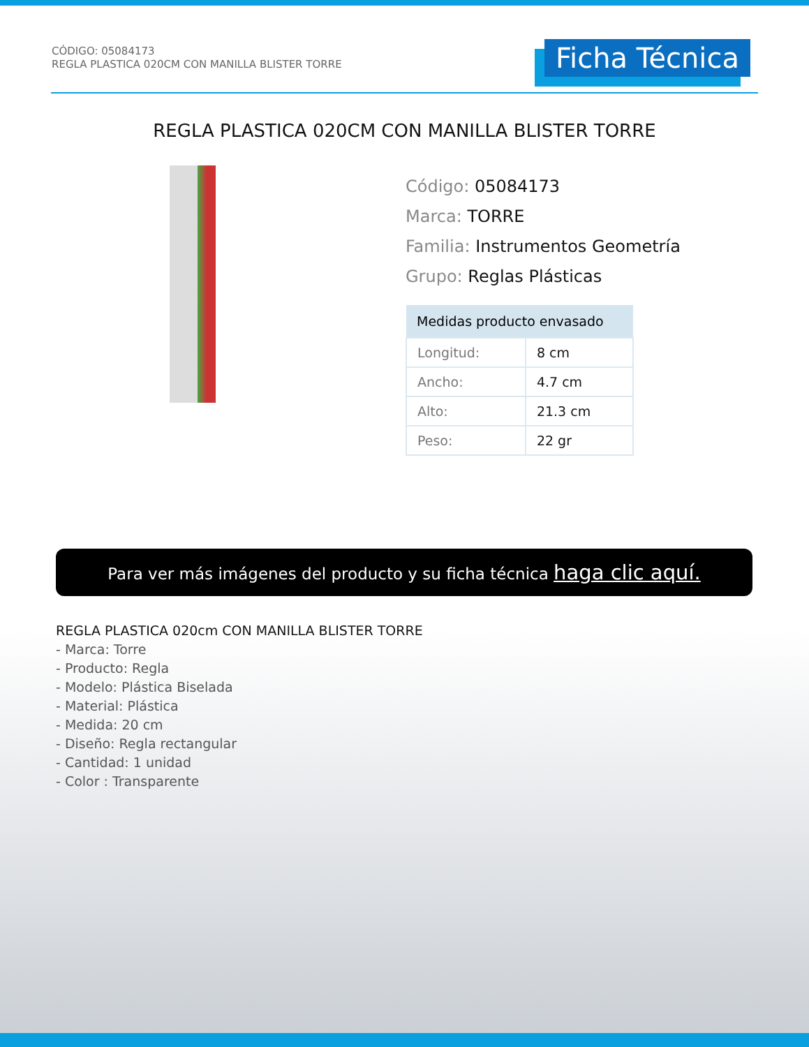CÓDIGO: 05084173
REGLA PLASTICA 020CM CON MANILLA BLISTER TORRE
Ficha Técnica
REGLA PLASTICA 020CM CON MANILLA BLISTER TORRE
Código: 05084173
Marca: TORRE
Familia: Instrumentos Geometría
Grupo: Reglas Plásticas
| Medidas producto envasado | |
| --- | --- |
| Longitud: | 8 cm |
| Ancho: | 4.7 cm |
| Alto: | 21.3 cm |
| Peso: | 22 gr |
Para ver más imágenes del producto y su ficha técnica haga clic aquí.
REGLA PLASTICA 020cm CON MANILLA BLISTER TORRE
- Marca: Torre
- Producto: Regla
- Modelo: Plástica Biselada
- Material: Plástica
- Medida: 20 cm
- Diseño: Regla rectangular
- Cantidad: 1 unidad
- Color : Transparente